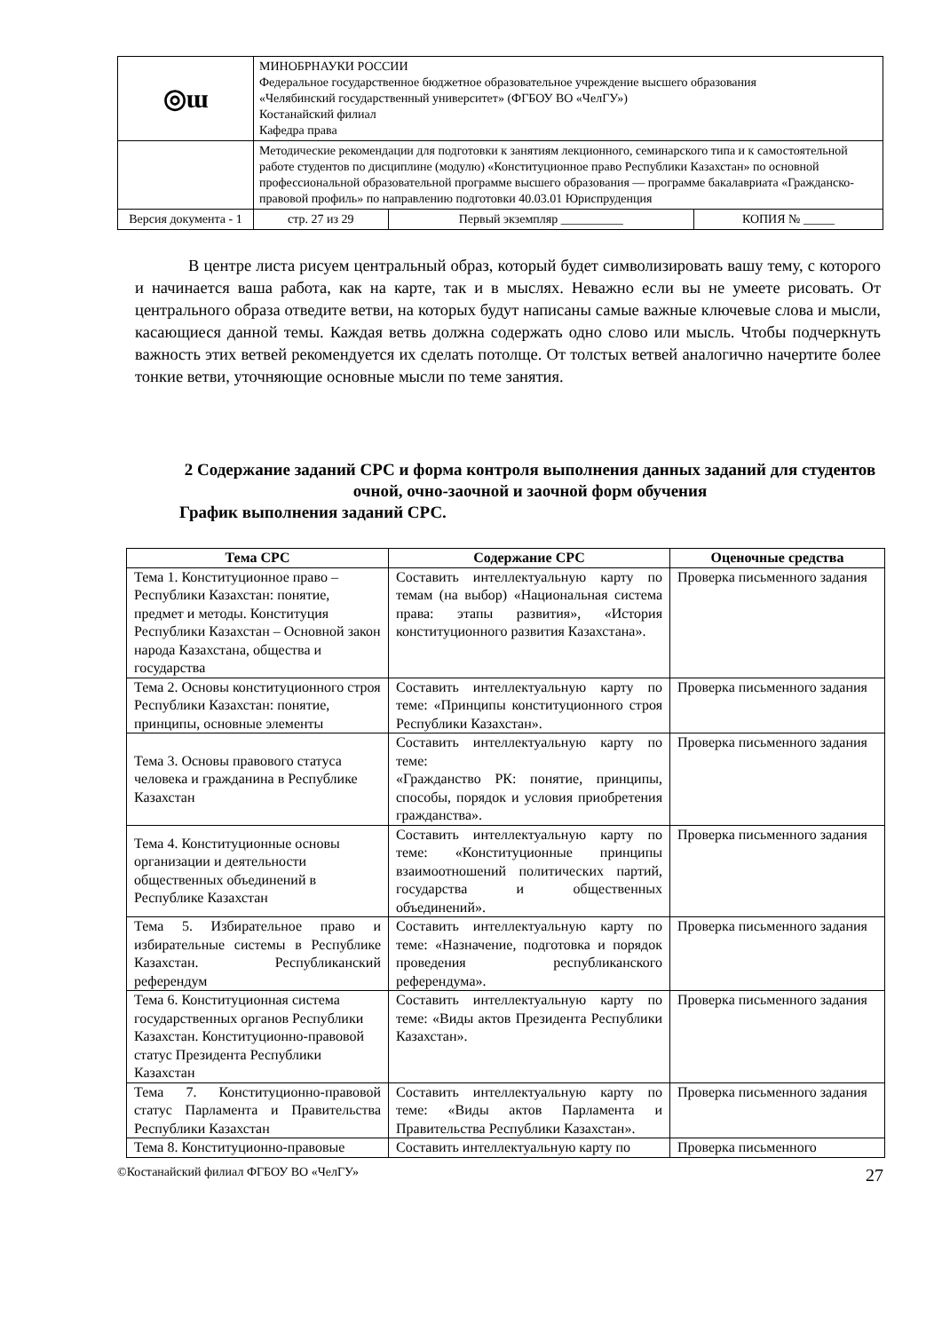| ◎ɯ | МИНОБРНАУКИ РОССИИ Федеральное государственное бюджетное образовательное учреждение высшего образования «Челябинский государственный университет» (ФГБОУ ВО «ЧелГУ») Костанайский филиал Кафедра права | | | |
| | Методические рекомендации для подготовки к занятиям лекционного, семинарского типа и к самостоятельной работе студентов по дисциплине (модулю) «Конституционное право Республики Казахстан» по основной профессиональной образовательной программе высшего образования — программе бакалавриата «Гражданско-правовой профиль» по направлению подготовки 40.03.01 Юриспруденция | | | |
| Версия документа - 1 | | стр. 27 из 29 | Первый экземпляр __________ | КОПИЯ № _____ |
В центре листа рисуем центральный образ, который будет символизировать вашу тему, с которого и начинается ваша работа, как на карте, так и в мыслях. Неважно если вы не умеете рисовать. От центрального образа отведите ветви, на которых будут написаны самые важные ключевые слова и мысли, касающиеся данной темы. Каждая ветвь должна содержать одно слово или мысль. Чтобы подчеркнуть важность этих ветвей рекомендуется их сделать потолще. От толстых ветвей аналогично начертите более тонкие ветви, уточняющие основные мысли по теме занятия.
2 Содержание заданий СРС и форма контроля выполнения данных заданий для студентов очной, очно-заочной и заочной форм обучения
График выполнения заданий СРС.
| Тема СРС | Содержание СРС | Оценочные средства |
| --- | --- | --- |
| Тема 1. Конституционное право – Республики Казахстан: понятие, предмет и методы. Конституция Республики Казахстан – Основной закон народа Казахстана, общества и государства | Составить интеллектуальную карту по темам (на выбор) «Национальная система права: этапы развития», «История конституционного развития Казахстана». | Проверка письменного задания |
| Тема 2. Основы конституционного строя Республики Казахстан: понятие, принципы, основные элементы | Составить интеллектуальную карту по теме: «Принципы конституционного строя Республики Казахстан». | Проверка письменного задания |
| Тема 3. Основы правового статуса человека и гражданина в Республике Казахстан | Составить интеллектуальную карту по теме: «Гражданство РК: понятие, принципы, способы, порядок и условия приобретения гражданства». | Проверка письменного задания |
| Тема 4. Конституционные основы организации и деятельности общественных объединений в Республике Казахстан | Составить интеллектуальную карту по теме: «Конституционные принципы взаимоотношений политических партий, государства и общественных объединений». | Проверка письменного задания |
| Тема 5. Избирательное право и избирательные системы в Республике Казахстан. Республиканский референдум | Составить интеллектуальную карту по теме: «Назначение, подготовка и порядок проведения республиканского референдума». | Проверка письменного задания |
| Тема 6. Конституционная система государственных органов Республики Казахстан. Конституционно-правовой статус Президента Республики Казахстан | Составить интеллектуальную карту по теме: «Виды актов Президента Республики Казахстан». | Проверка письменного задания |
| Тема 7. Конституционно-правовой статус Парламента и Правительства Республики Казахстан | Составить интеллектуальную карту по теме: «Виды актов Парламента и Правительства Республики Казахстан». | Проверка письменного задания |
| Тема 8. Конституционно-правовые | Составить интеллектуальную карту по | Проверка письменного |
©Костанайский филиал ФГБОУ ВО «ЧелГУ» 27